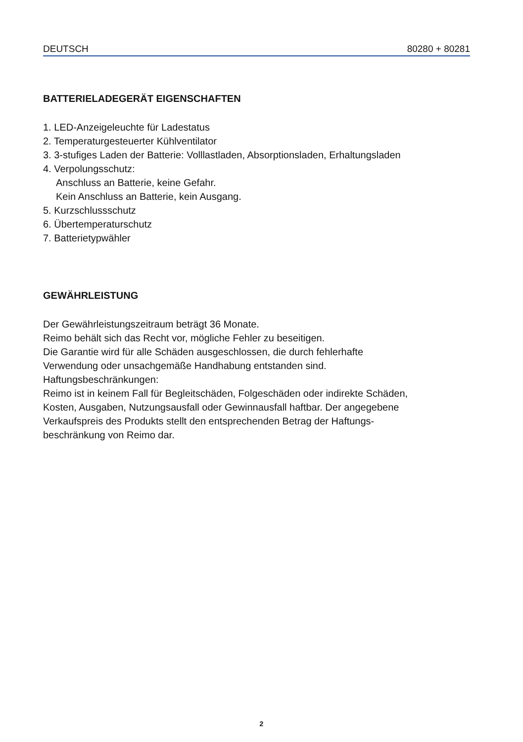DEUTSCH 80280 + 80281
BATTERIELADEGERÄT EIGENSCHAFTEN
1. LED-Anzeigeleuchte für Ladestatus
2. Temperaturgesteuerter Kühlventilator
3. 3-stufiges Laden der Batterie: Volllastladen, Absorptionsladen, Erhaltungsladen
4. Verpolungsschutz:
Anschluss an Batterie, keine Gefahr.
Kein Anschluss an Batterie, kein Ausgang.
5. Kurzschlussschutz
6. Übertemperaturschutz
7. Batterietypwähler
GEWÄHRLEISTUNG
Der Gewährleistungszeitraum beträgt 36 Monate.
Reimo behält sich das Recht vor, mögliche Fehler zu beseitigen.
Die Garantie wird für alle Schäden ausgeschlossen, die durch fehlerhafte
Verwendung oder unsachgemäße Handhabung entstanden sind.
Haftungsbeschränkungen:
Reimo ist in keinem Fall für Begleitschäden, Folgeschäden oder indirekte Schäden,
Kosten, Ausgaben, Nutzungsausfall oder Gewinnausfall haftbar. Der angegebene
Verkaufspreis des Produkts stellt den entsprechenden Betrag der Haftungs-
beschränkung von Reimo dar.
2